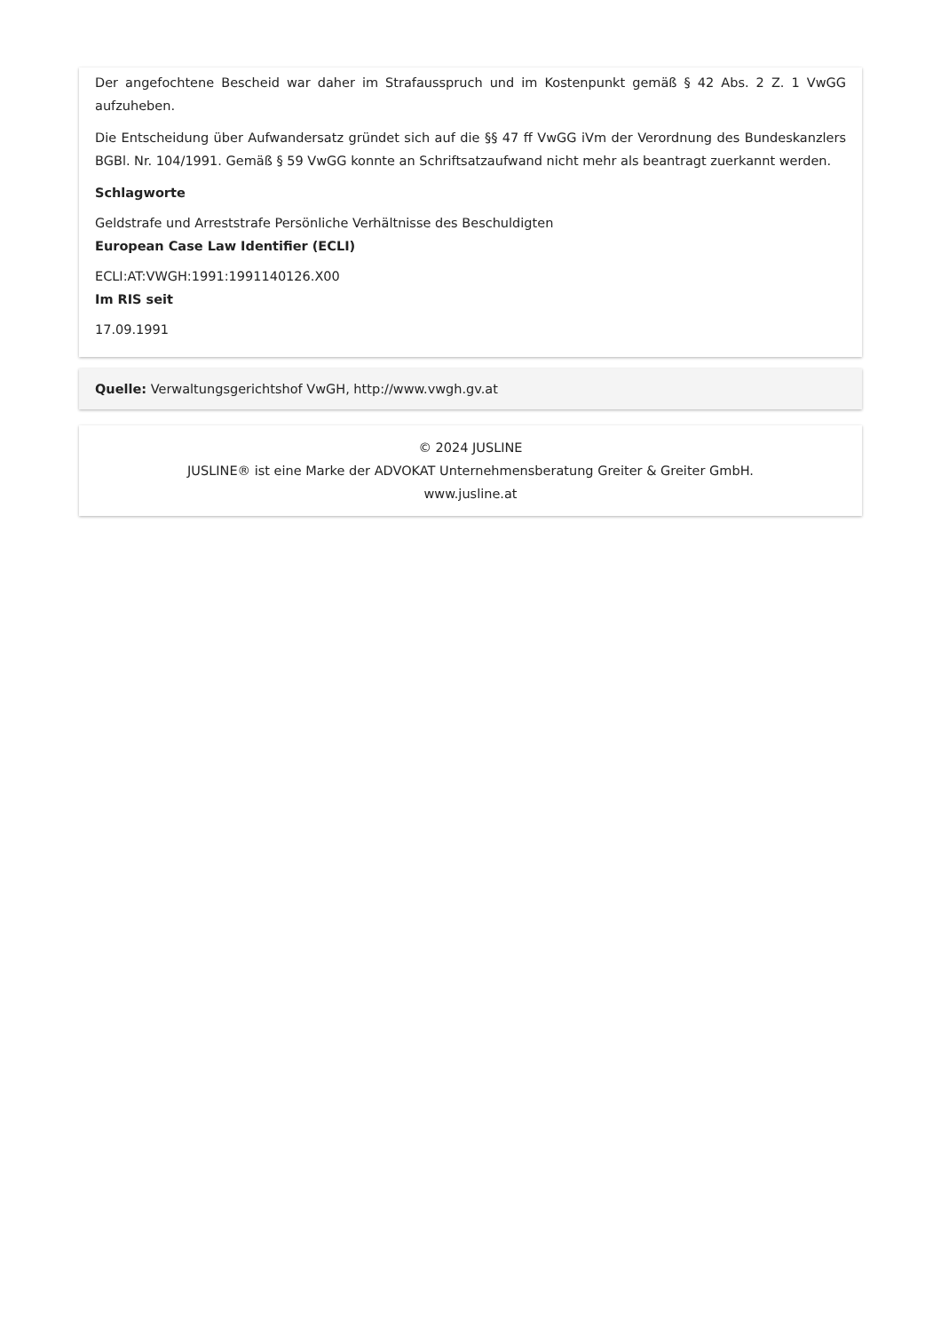Der angefochtene Bescheid war daher im Strafausspruch und im Kostenpunkt gemäß § 42 Abs. 2 Z. 1 VwGG aufzuheben.
Die Entscheidung über Aufwandersatz gründet sich auf die §§ 47 ff VwGG iVm der Verordnung des Bundeskanzlers BGBl. Nr. 104/1991. Gemäß § 59 VwGG konnte an Schriftsatzaufwand nicht mehr als beantragt zuerkannt werden.
Schlagworte
Geldstrafe und Arreststrafe Persönliche Verhältnisse des Beschuldigten
European Case Law Identifier (ECLI)
ECLI:AT:VWGH:1991:1991140126.X00
Im RIS seit
17.09.1991
Quelle: Verwaltungsgerichtshof VwGH, http://www.vwgh.gv.at
© 2024 JUSLINE
JUSLINE® ist eine Marke der ADVOKAT Unternehmensberatung Greiter & Greiter GmbH.
www.jusline.at